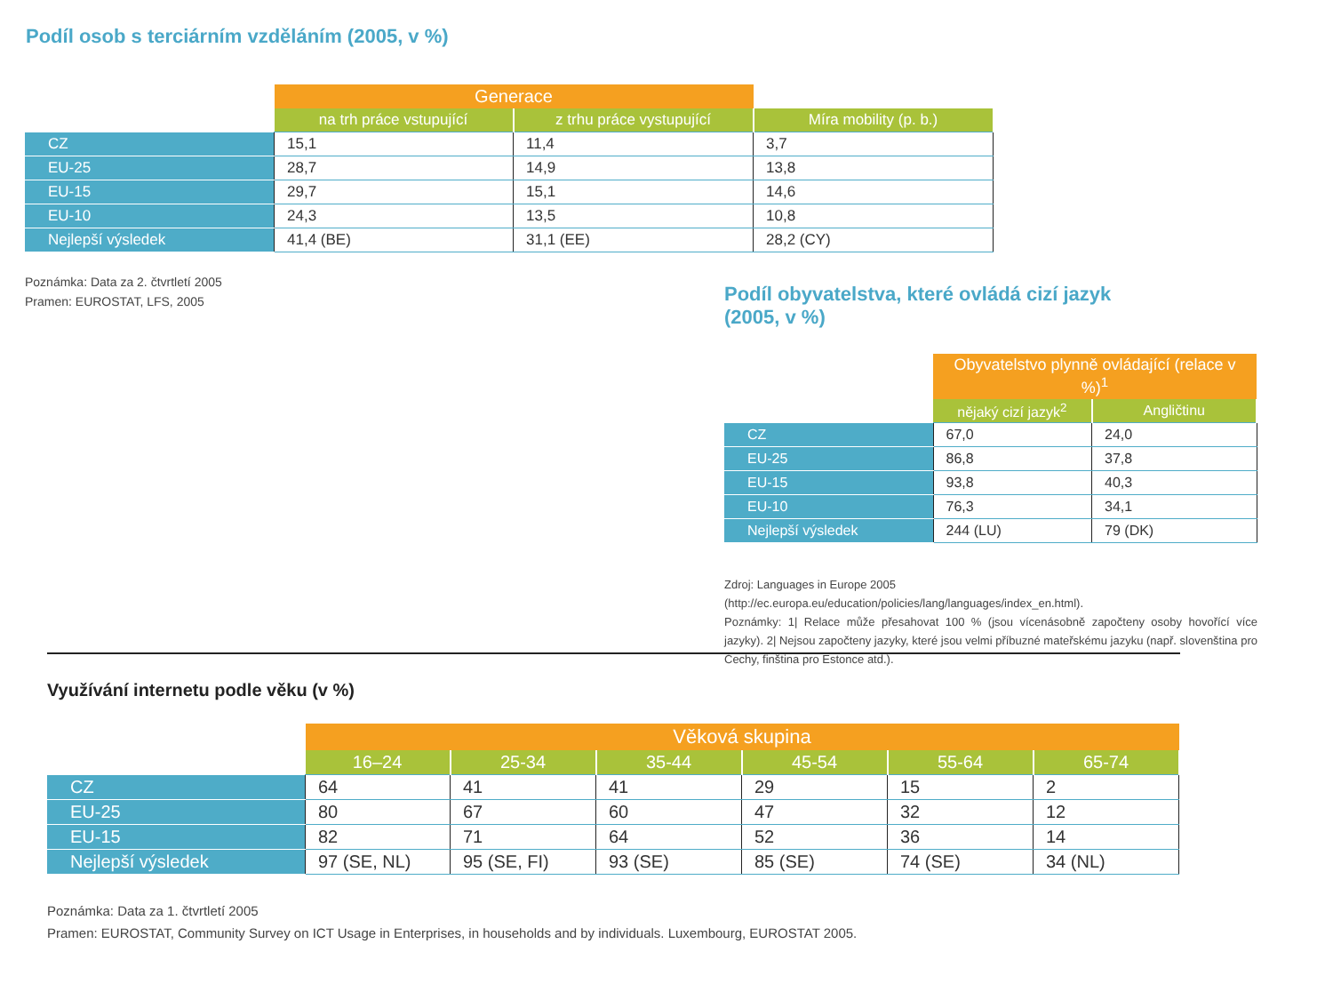Podíl osob s terciárním vzděláním (2005, v %)
| | Generace | | |
| | na trh práce vstupující | z trhu práce vystupující | Míra mobility (p. b.) |
| CZ | 15,1 | 11,4 | 3,7 |
| EU-25 | 28,7 | 14,9 | 13,8 |
| EU-15 | 29,7 | 15,1 | 14,6 |
| EU-10 | 24,3 | 13,5 | 10,8 |
| Nejlepší výsledek | 41,4 (BE) | 31,1 (EE) | 28,2 (CY) |
Poznámka: Data za 2. čtvrtletí 2005
Pramen: EUROSTAT, LFS, 2005
Podíl obyvatelstva, které ovládá cizí jazyk
(2005, v %)
| | Obyvatelstvo plynně ovládající (relace v %)<sup>1</sup> | |
| | nějaký cizí jazyk<sup>2</sup> | Angličtinu |
| CZ | 67,0 | 24,0 |
| EU-25 | 86,8 | 37,8 |
| EU-15 | 93,8 | 40,3 |
| EU-10 | 76,3 | 34,1 |
| Nejlepší výsledek | 244 (LU) | 79 (DK) |
Zdroj: Languages in Europe 2005
(http://ec.europa.eu/education/policies/lang/languages/index_en.html).
Poznámky: 1| Relace může přesahovat 100 % (jsou vícenásobně započteny osoby hovořící více jazyky). 2| Nejsou započteny jazyky, které jsou velmi příbuzné mateřskému jazyku (např. slovenština pro Čechy, finština pro Estonce atd.).
Využívání internetu podle věku (v %)
| | Věková skupina | | | | | |
| | 16–24 | 25-34 | 35-44 | 45-54 | 55-64 | 65-74 |
| CZ | 64 | 41 | 41 | 29 | 15 | 2 |
| EU-25 | 80 | 67 | 60 | 47 | 32 | 12 |
| EU-15 | 82 | 71 | 64 | 52 | 36 | 14 |
| Nejlepší výsledek | 97 (SE, NL) | 95 (SE, FI) | 93 (SE) | 85 (SE) | 74 (SE) | 34 (NL) |
Poznámka: Data za 1. čtvrtletí 2005
Pramen: EUROSTAT, Community Survey on ICT Usage in Enterprises, in households and by individuals. Luxembourg, EUROSTAT 2005.